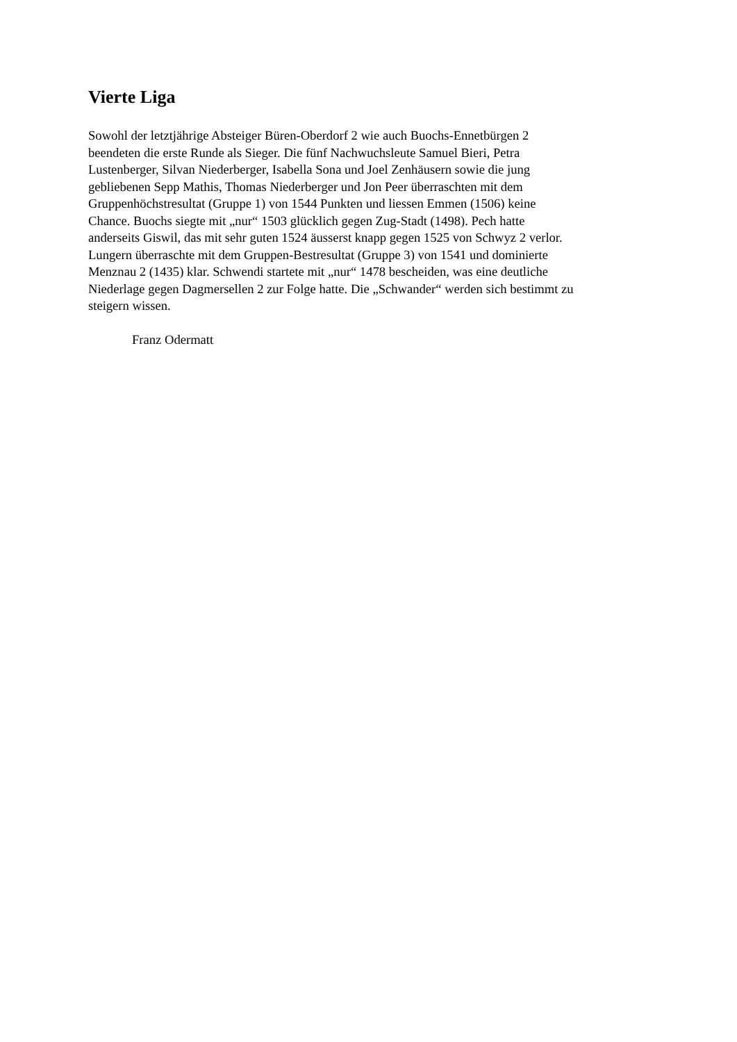Vierte Liga
Sowohl der letztjährige Absteiger Büren-Oberdorf 2 wie auch Buochs-Ennetbürgen 2
beendeten die erste Runde als Sieger. Die fünf Nachwuchsleute Samuel Bieri, Petra
Lustenberger, Silvan Niederberger, Isabella Sona und Joel Zenhäusern sowie die jung
gebliebenen Sepp Mathis, Thomas Niederberger und Jon Peer überraschten mit dem
Gruppenhöchstresultat (Gruppe 1) von 1544 Punkten und liessen Emmen (1506) keine
Chance. Buochs siegte mit „nur“ 1503 glücklich gegen Zug-Stadt (1498). Pech hatte
anderseits Giswil, das mit sehr guten 1524 äusserst knapp gegen 1525 von Schwyz 2 verlor.
Lungern überraschte mit dem Gruppen-Bestresultat (Gruppe 3) von 1541 und dominierte
Menznau 2 (1435) klar. Schwendi startete mit „nur“ 1478 bescheiden, was eine deutliche
Niederlage gegen Dagmersellen 2 zur Folge hatte. Die „Schwander“ werden sich bestimmt zu
steigern wissen.
Franz Odermatt